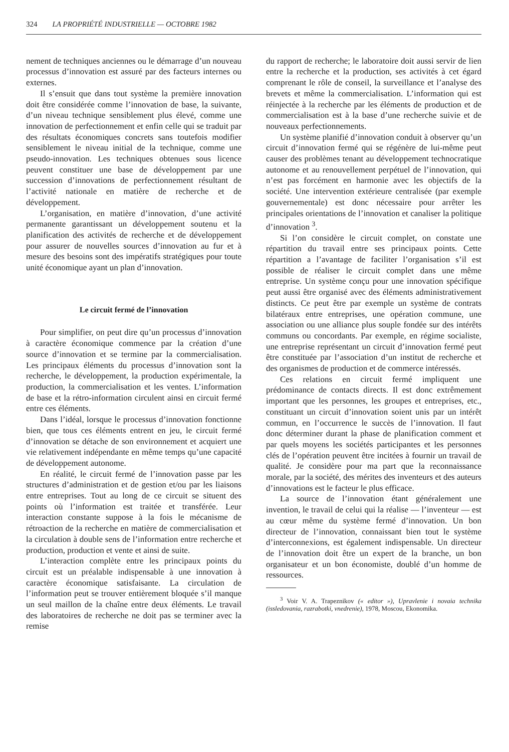324 LA PROPRIÉTÉ INDUSTRIELLE — OCTOBRE 1982
nement de techniques anciennes ou le démarrage d’un nouveau processus d’innovation est assuré par des facteurs internes ou externes.
Il s’ensuit que dans tout système la première innovation doit être considérée comme l’innovation de base, la suivante, d’un niveau technique sensiblement plus élevé, comme une innovation de perfectionnement et enfin celle qui se traduit par des résultats économiques concrets sans toutefois modifier sensiblement le niveau initial de la technique, comme une pseudo-innovation. Les techniques obtenues sous licence peuvent constituer une base de développement par une succession d’innovations de perfectionnement résultant de l’activité nationale en matière de recherche et de développement.
L’organisation, en matière d’innovation, d’une activité permanente garantissant un développement soutenu et la planification des activités de recherche et de développement pour assurer de nouvelles sources d’innovation au fur et à mesure des besoins sont des impératifs stratégiques pour toute unité économique ayant un plan d’innovation.
Le circuit fermé de l’innovation
Pour simplifier, on peut dire qu’un processus d’innovation à caractère économique commence par la création d’une source d’innovation et se termine par la commercialisation. Les principaux éléments du processus d’innovation sont la recherche, le développement, la production expérimentale, la production, la commercialisation et les ventes. L’information de base et la rétro-information circulent ainsi en circuit fermé entre ces éléments.
Dans l’idéal, lorsque le processus d’innovation fonctionne bien, que tous ces éléments entrent en jeu, le circuit fermé d’innovation se détache de son environnement et acquiert une vie relativement indépendante en même temps qu’une capacité de développement autonome.
En réalité, le circuit fermé de l’innovation passe par les structures d’administration et de gestion et/ou par les liaisons entre entreprises. Tout au long de ce circuit se situent des points où l’information est traitée et transférée. Leur interaction constante suppose à la fois le mécanisme de rétroaction de la recherche en matière de commercialisation et la circulation à double sens de l’information entre recherche et production, production et vente et ainsi de suite.
L’interaction complète entre les principaux points du circuit est un préalable indispensable à une innovation à caractère économique satisfaisante. La circulation de l’information peut se trouver entièrement bloquée s’il manque un seul maillon de la chaîne entre deux éléments. Le travail des laboratoires de recherche ne doit pas se terminer avec la remise
du rapport de recherche; le laboratoire doit aussi servir de lien entre la recherche et la production, ses activités à cet égard comprenant le rôle de conseil, la surveillance et l’analyse des brevets et même la commercialisation. L’information qui est réinjectée à la recherche par les éléments de production et de commercialisation est à la base d’une recherche suivie et de nouveaux perfectionnements.
Un système planifié d’innovation conduit à observer qu’un circuit d’innovation fermé qui se régénère de lui-même peut causer des problèmes tenant au développement technocratique autonome et au renouvellement perpétuel de l’innovation, qui n’est pas forcément en harmonie avec les objectifs de la société. Une intervention extérieure centralisée (par exemple gouvernementale) est donc nécessaire pour arrêter les principales orientations de l’innovation et canaliser la politique d’innovation <sup>3</sup>.
Si l’on considère le circuit complet, on constate une répartition du travail entre ses principaux points. Cette répartition a l’avantage de faciliter l’organisation s’il est possible de réaliser le circuit complet dans une même entreprise. Un système conçu pour une innovation spécifique peut aussi être organisé avec des éléments administrativement distincts. Ce peut être par exemple un système de contrats bilatéraux entre entreprises, une opération commune, une association ou une alliance plus souple fondée sur des intérêts communs ou concordants. Par exemple, en régime socialiste, une entreprise représentant un circuit d’innovation fermé peut être constituée par l’association d’un institut de recherche et des organismes de production et de commerce intéressés.
Ces relations en circuit fermé impliquent une prédominance de contacts directs. Il est donc extrêmement important que les personnes, les groupes et entreprises, etc., constituant un circuit d’innovation soient unis par un intérêt commun, en l’occurrence le succès de l’innovation. Il faut donc déterminer durant la phase de planification comment et par quels moyens les sociétés participantes et les personnes clés de l’opération peuvent être incitées à fournir un travail de qualité. Je considère pour ma part que la reconnaissance morale, par la société, des mérites des inventeurs et des auteurs d’innovations est le facteur le plus efficace.
La source de l’innovation étant généralement une invention, le travail de celui qui la réalise — l’inventeur — est au cœur même du système fermé d’innovation. Un bon directeur de l’innovation, connaissant bien tout le système d’interconnexions, est également indispensable. Un directeur de l’innovation doit être un expert de la branche, un bon organisateur et un bon économiste, doublé d’un homme de ressources.
<sup>3</sup> Voir V. A. Trapeznikov (« editor »), Upravlenie i novaia technika (issledovania, razrabotki, vnedrenie), 1978, Moscou, Ekonomika.